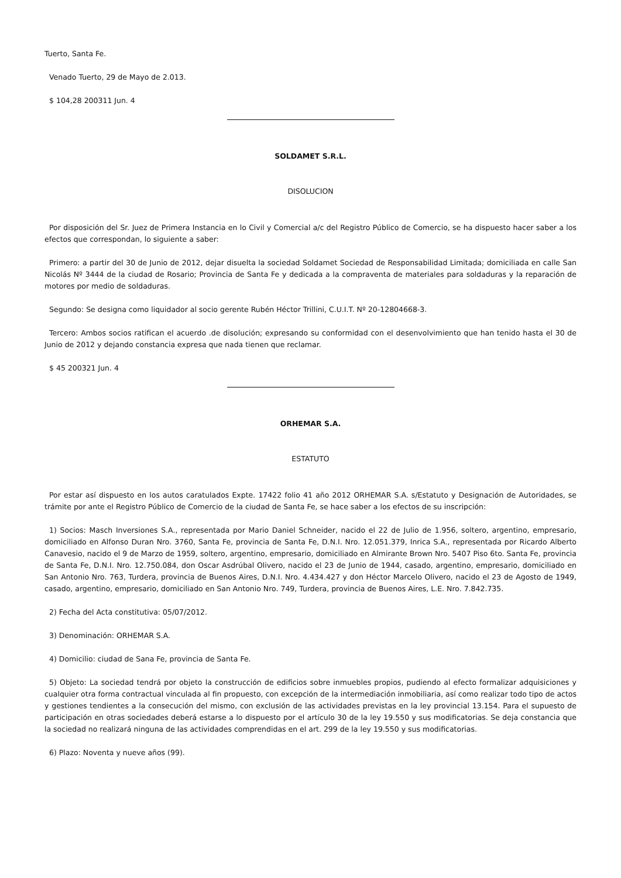Tuerto, Santa Fe.
Venado Tuerto, 29 de Mayo de 2.013.
$ 104,28 200311 Jun. 4
SOLDAMET S.R.L.
DISOLUCION
Por disposición del Sr. Juez de Primera Instancia en lo Civil y Comercial a/c del Registro Público de Comercio, se ha dispuesto hacer saber a los efectos que correspondan, lo siguiente a saber:
Primero: a partir del 30 de Junio de 2012, dejar disuelta la sociedad Soldamet Sociedad de Responsabilidad Limitada; domiciliada en calle San Nicolás Nº 3444 de la ciudad de Rosario; Provincia de Santa Fe y dedicada a la compraventa de materiales para soldaduras y la reparación de motores por medio de soldaduras.
Segundo: Se designa como liquidador al socio gerente Rubén Héctor Trillini, C.U.I.T. Nº 20-12804668-3.
Tercero: Ambos socios ratifican el acuerdo .de disolución; expresando su conformidad con el desenvolvimiento que han tenido hasta el 30 de Junio de 2012 y dejando constancia expresa que nada tienen que reclamar.
$ 45 200321 Jun. 4
ORHEMAR S.A.
ESTATUTO
Por estar así dispuesto en los autos caratulados Expte. 17422 folio 41 año 2012 ORHEMAR S.A. s/Estatuto y Designación de Autoridades, se trámite por ante el Registro Público de Comercio de la ciudad de Santa Fe, se hace saber a los efectos de su inscripción:
1) Socios: Masch Inversiones S.A., representada por Mario Daniel Schneider, nacido el 22 de Julio de 1.956, soltero, argentino, empresario, domiciliado en Alfonso Duran Nro. 3760, Santa Fe, provincia de Santa Fe, D.N.I. Nro. 12.051.379, Inrica S.A., representada por Ricardo Alberto Canavesio, nacido el 9 de Marzo de 1959, soltero, argentino, empresario, domiciliado en Almirante Brown Nro. 5407 Piso 6to. Santa Fe, provincia de Santa Fe, D.N.I. Nro. 12.750.084, don Oscar Asdrúbal Olivero, nacido el 23 de Junio de 1944, casado, argentino, empresario, domiciliado en San Antonio Nro. 763, Turdera, provincia de Buenos Aires, D.N.I. Nro. 4.434.427 y don Héctor Marcelo Olivero, nacido el 23 de Agosto de 1949, casado, argentino, empresario, domiciliado en San Antonio Nro. 749, Turdera, provincia de Buenos Aires, L.E. Nro. 7.842.735.
2) Fecha del Acta constitutiva: 05/07/2012.
3) Denominación: ORHEMAR S.A.
4) Domicilio: ciudad de Sana Fe, provincia de Santa Fe.
5) Objeto: La sociedad tendrá por objeto la construcción de edificios sobre inmuebles propios, pudiendo al efecto formalizar adquisiciones y cualquier otra forma contractual vinculada al fin propuesto, con excepción de la intermediación inmobiliaria, así como realizar todo tipo de actos y gestiones tendientes a la consecución del mismo, con exclusión de las actividades previstas en la ley provincial 13.154. Para el supuesto de participación en otras sociedades deberá estarse a lo dispuesto por el artículo 30 de la ley 19.550 y sus modificatorias. Se deja constancia que la sociedad no realizará ninguna de las actividades comprendidas en el art. 299 de la ley 19.550 y sus modificatorias.
6) Plazo: Noventa y nueve años (99).